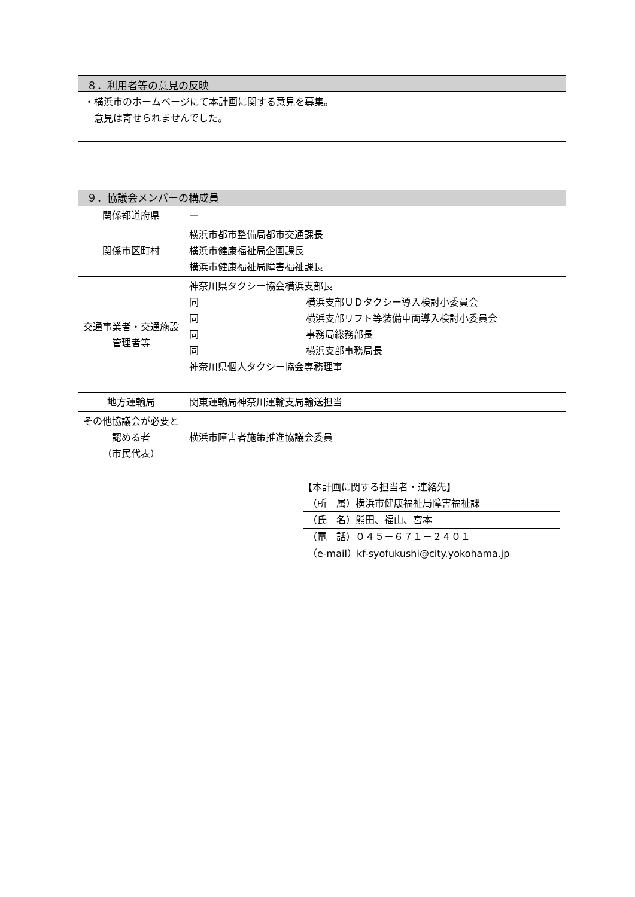８．利用者等の意見の反映
・横浜市のホームページにて本計画に関する意見を募集。
　意見は寄せられませんでした。
| ９．協議会メンバーの構成員 | |
| 関係都道府県 | ー |
| 関係市区町村 | 横浜市都市整備局都市交通課長 横浜市健康福祉局企画課長 横浜市健康福祉局障害福祉課長 |
| 交通事業者・交通施設管理者等 | 神奈川県タクシー協会横浜支部長 同 横浜支部ＵＤタクシー導入検討小委員会 同 横浜支部リフト等装備車両導入検討小委員会 同 事務局総務部長 同 横浜支部事務局長 神奈川県個人タクシー協会専務理事 |
| 地方運輸局 | 関東運輸局神奈川運輸支局輸送担当 |
| その他協議会が必要と認める者 （市民代表） | 横浜市障害者施策推進協議会委員 |
【本計画に関する担当者・連絡先】
（所　属）横浜市健康福祉局障害福祉課
（氏　名）熊田、福山、宮本
（電　話）０４５－６７１－２４０１
（e-mail）kf-syofukushi@city.yokohama.jp